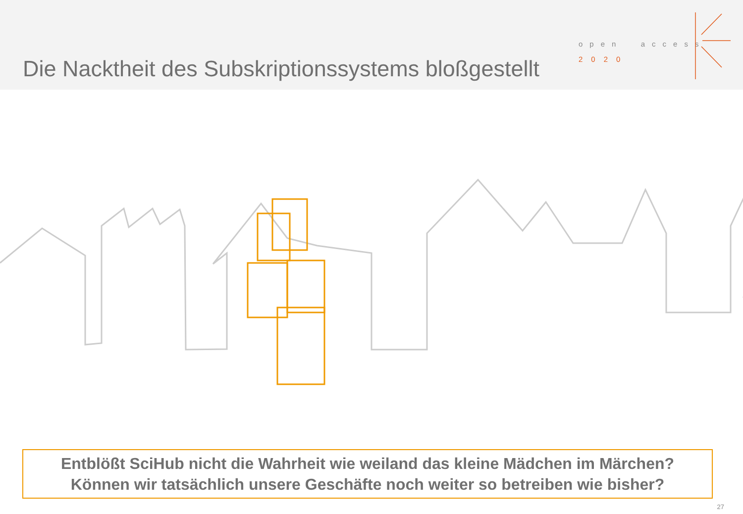Die Nacktheit des Subskriptionssystems bloßgestellt
open access
2020
Entblößt SciHub nicht die Wahrheit wie weiland das kleine Mädchen im Märchen?
Können wir tatsächlich unsere Geschäfte noch weiter so betreiben wie bisher?
27